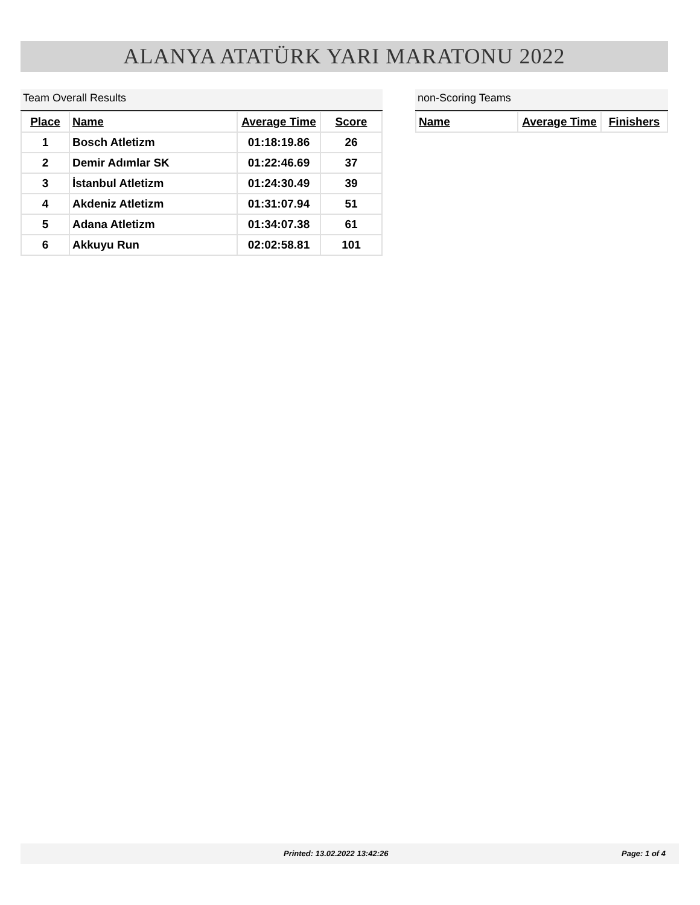ALANYA ATATÜRK YARI MARATONU 2022
Team Overall Results
| Place | Name | Average Time | Score |
| --- | --- | --- | --- |
| 1 | Bosch Atletizm | 01:18:19.86 | 26 |
| 2 | Demir Adımlar SK | 01:22:46.69 | 37 |
| 3 | İstanbul Atletizm | 01:24:30.49 | 39 |
| 4 | Akdeniz Atletizm | 01:31:07.94 | 51 |
| 5 | Adana Atletizm | 01:34:07.38 | 61 |
| 6 | Akkuyu Run | 02:02:58.81 | 101 |
non-Scoring Teams
| Name | Average Time | Finishers |
| --- | --- | --- |
Printed: 13.02.2022 13:42:26 Page: 1 of 4